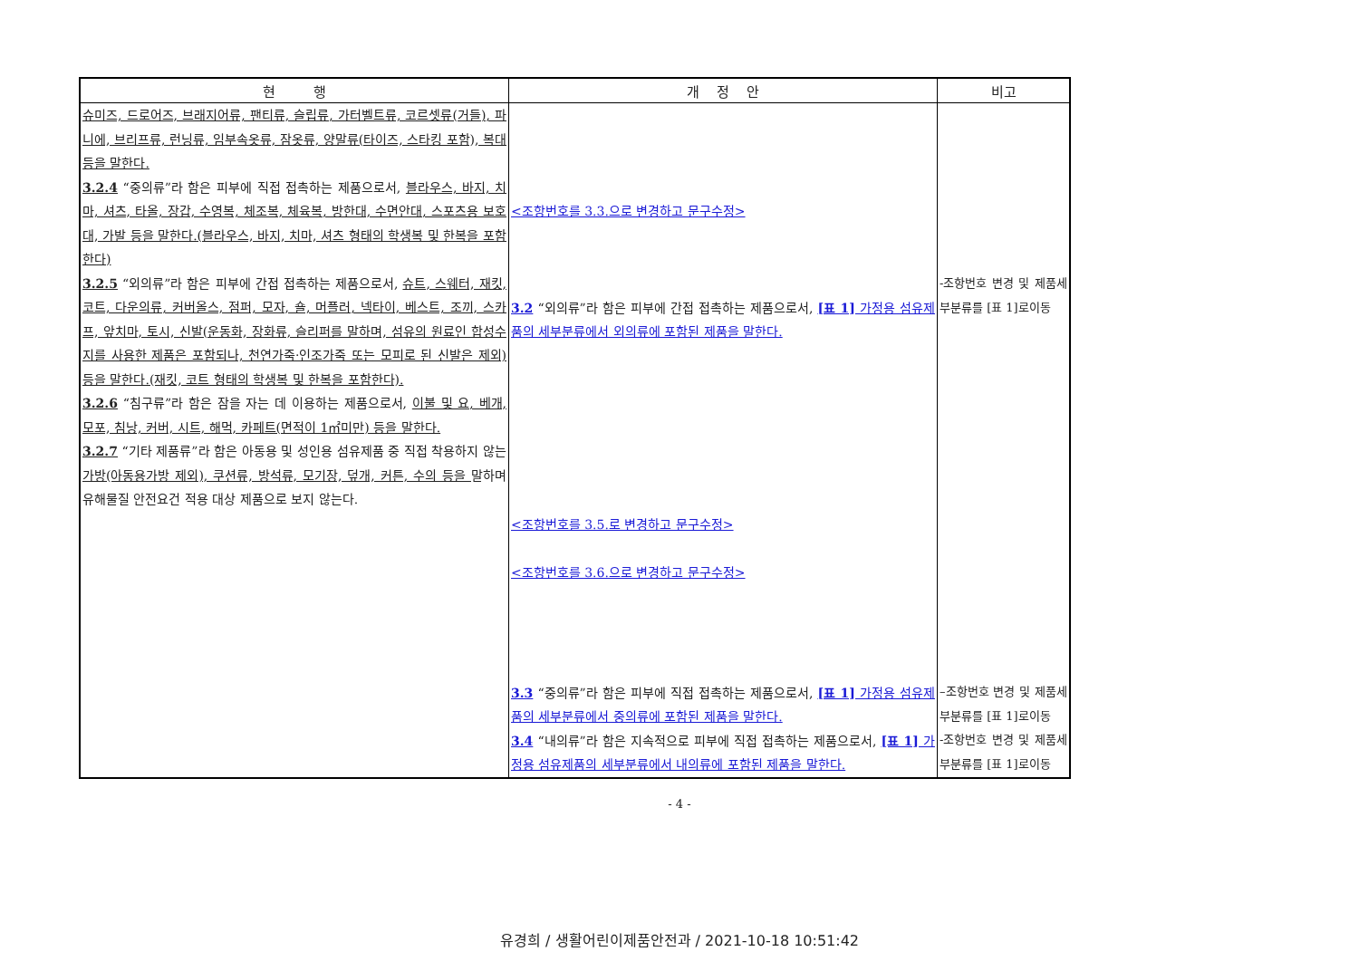| 현 행 | 개 정 안 | 비고 |
| --- | --- | --- |
| 슈미즈, 드로어즈, 브래지어류, 팬티류, 슬립류, 가터벨트류, 코르셋류(거들), 파니에, 브리프류, 런닝류, 임부속옷류, 잠옷류, 양말류(타이즈, 스타킹 포함), 복대 등을 말한다. 3.2.4 “중의류”라 함은 피부에 직접 접촉하는 제품으로서, 블라우스, 바지, 치마, 셔츠, 타올, 장갑, 수영복, 체조복, 체육복, 방한대, 수면안대, 스포츠용 보호대, 가발 등을 말한다.(블라우스, 바지, 치마, 셔츠 형태의 학생복 및 한복을 포함한다) 3.2.5 “외의류”라 함은 피부에 간접 접촉하는 제품으로서, 슈트, 스웨터, 재킷, 코트, 다운의류, 커버올스, 점퍼, 모자, 숄, 머플러, 넥타이, 베스트, 조끼, 스카프, 앞치마, 토시, 신발(운동화, 장화류, 슬리퍼를 말하며, 섬유의 원료인 합성수지를 사용한 제품은 포함되나, 천연가죽·인조가죽 또는 모피로 된 신발은 제외) 등을 말한다.(재킷, 코트 형태의 학생복 및 한복을 포함한다). 3.2.6 “침구류”라 함은 잠을 자는 데 이용하는 제품으로서, 이불 및 요, 베개, 모포, 침낭, 커버, 시트, 해먹, 카페트(면적이 1㎡미만) 등을 말한다. 3.2.7 “기타 제품류”라 함은 아동용 및 성인용 섬유제품 중 직접 착용하지 않는 가방(아동용가방 제외), 쿠션류, 방석류, 모기장, 덮개, 커튼, 수의 등을 말하며 유해물질 안전요건 적용 대상 제품으로 보지 않는다. | <조항번호를 3.3.으로 변경하고 문구수정> 3.2 “외의류”라 함은 피부에 간접 접촉하는 제품으로서, [표 1] 가정용 섬유제품의 세부분류에서 외의류에 포함된 제품을 말한다. <조항번호를 3.5.로 변경하고 문구수정> <조항번호를 3.6.으로 변경하고 문구수정> 3.3 “중의류”라 함은 피부에 직접 접촉하는 제품으로서, [표 1] 가정용 섬유제품의 세부분류에서 중의류에 포함된 제품을 말한다. 3.4 “내의류”라 함은 지속적으로 피부에 직접 접촉하는 제품으로서, [표 1] 가정용 섬유제품의 세부분류에서 내의류에 포함된 제품을 말한다. | -조항번호 변경 및 제품세부분류를 [표 1]로이동 –조항번호 변경 및 제품세부분류를 [표 1]로이동 -조항번호 변경 및 제품세부분류를 [표 1]로이동 |
- 4 -
유경희 / 생활어린이제품안전과 / 2021-10-18 10:51:42